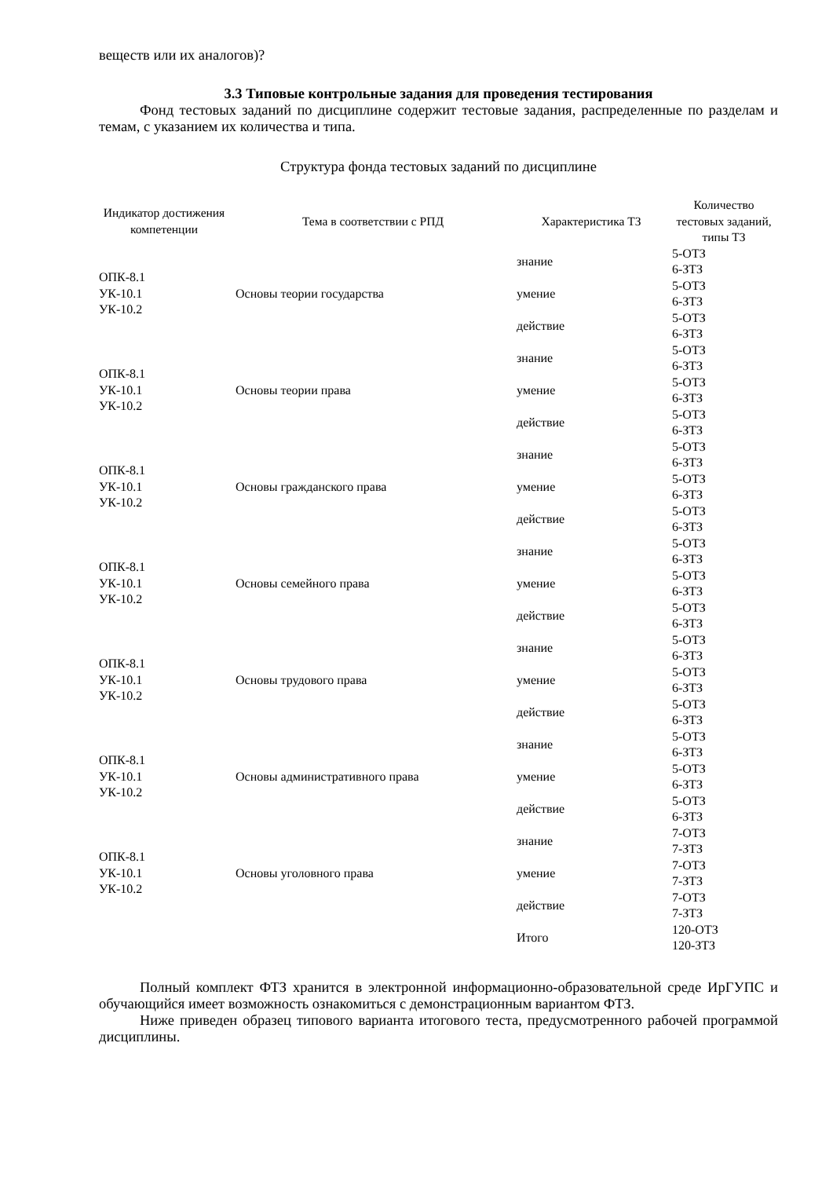веществ или их аналогов)?
3.3 Типовые контрольные задания для проведения тестирования
Фонд тестовых заданий по дисциплине содержит тестовые задания, распределенные по разделам и темам, с указанием их количества и типа.
Структура фонда тестовых заданий по дисциплине
| Индикатор достижения компетенции | Тема в соответствии с РПД | Характеристика ТЗ | Количество тестовых заданий, типы ТЗ |
| --- | --- | --- | --- |
| ОПК-8.1 УК-10.1 УК-10.2 | Основы теории государства | знание | 5-ОТЗ 6-ЗТЗ |
| | | умение | 5-ОТЗ 6-ЗТЗ |
| | | действие | 5-ОТЗ 6-ЗТЗ |
| ОПК-8.1 УК-10.1 УК-10.2 | Основы теории права | знание | 5-ОТЗ 6-ЗТЗ |
| | | умение | 5-ОТЗ 6-ЗТЗ |
| | | действие | 5-ОТЗ 6-ЗТЗ |
| ОПК-8.1 УК-10.1 УК-10.2 | Основы гражданского права | знание | 5-ОТЗ 6-ЗТЗ |
| | | умение | 5-ОТЗ 6-ЗТЗ |
| | | действие | 5-ОТЗ 6-ЗТЗ |
| ОПК-8.1 УК-10.1 УК-10.2 | Основы семейного права | знание | 5-ОТЗ 6-ЗТЗ |
| | | умение | 5-ОТЗ 6-ЗТЗ |
| | | действие | 5-ОТЗ 6-ЗТЗ |
| ОПК-8.1 УК-10.1 УК-10.2 | Основы трудового права | знание | 5-ОТЗ 6-ЗТЗ |
| | | умение | 5-ОТЗ 6-ЗТЗ |
| | | действие | 5-ОТЗ 6-ЗТЗ |
| ОПК-8.1 УК-10.1 УК-10.2 | Основы административного права | знание | 5-ОТЗ 6-ЗТЗ |
| | | умение | 5-ОТЗ 6-ЗТЗ |
| | | действие | 5-ОТЗ 6-ЗТЗ |
| ОПК-8.1 УК-10.1 УК-10.2 | Основы уголовного права | знание | 7-ОТЗ 7-ЗТЗ |
| | | умение | 7-ОТЗ 7-ЗТЗ |
| | | действие | 7-ОТЗ 7-ЗТЗ |
| | | Итого | 120-ОТЗ 120-ЗТЗ |
Полный комплект ФТЗ хранится в электронной информационно-образовательной среде ИрГУПС и обучающийся имеет возможность ознакомиться с демонстрационным вариантом ФТЗ.
Ниже приведен образец типового варианта итогового теста, предусмотренного рабочей программой дисциплины.